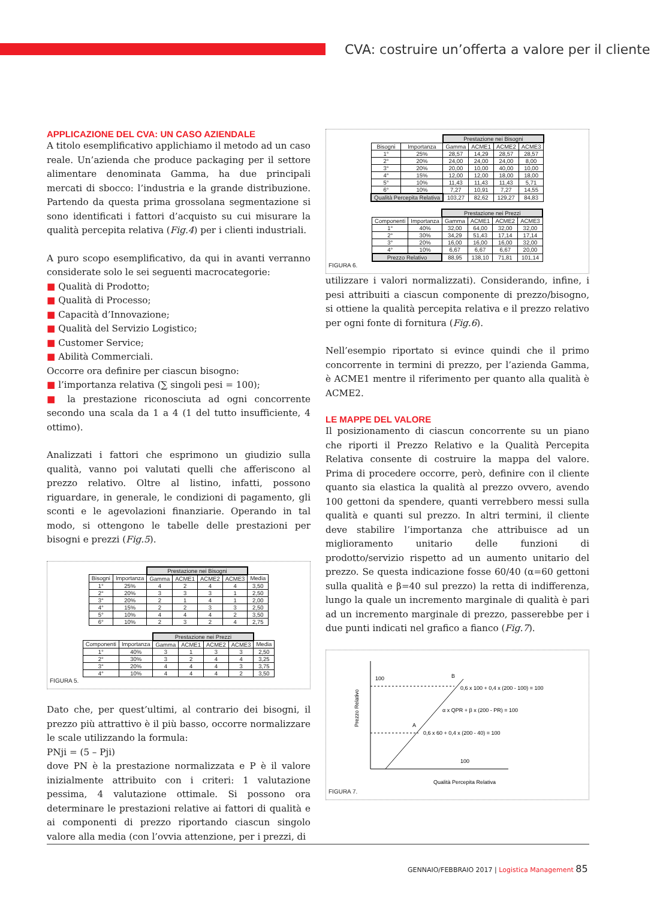CVA: costruire un’offerta a valore per il cliente
APPLICAZIONE DEL CVA: UN CASO AZIENDALE
A titolo esemplificativo applichiamo il metodo ad un caso reale. Un’azienda che produce packaging per il settore alimentare denominata Gamma, ha due principali mercati di sbocco: l’industria e la grande distribuzione. Partendo da questa prima grossolana segmentazione si sono identificati i fattori d’acquisto su cui misurare la qualità percepita relativa (Fig.4) per i clienti industriali.
A puro scopo esemplificativo, da qui in avanti verranno considerate solo le sei seguenti macrocategorie:
■ Qualità di Prodotto;
■ Qualità di Processo;
■ Capacità d’Innovazione;
■ Qualità del Servizio Logistico;
■ Customer Service;
■ Abilità Commerciali.
Occorre ora definire per ciascun bisogno:
■ l’importanza relativa (∑ singoli pesi = 100);
■ la prestazione riconosciuta ad ogni concorrente secondo una scala da 1 a 4 (1 del tutto insufficiente, 4 ottimo).
Analizzati i fattori che esprimono un giudizio sulla qualità, vanno poi valutati quelli che afferiscono al prezzo relativo. Oltre al listino, infatti, possono riguardare, in generale, le condizioni di pagamento, gli sconti e le agevolazioni finanziarie. Operando in tal modo, si ottengono le tabelle delle prestazioni per bisogni e prezzi (Fig.5).
| | | Prestazione nei Bisogni | | | | |
| Bisogni | Importanza | Gamma | ACME1 | ACME2 | ACME3 | Media |
| 1° | 25% | 4 | 2 | 4 | 4 | 3,50 |
| 2° | 20% | 3 | 3 | 3 | 1 | 2,50 |
| 3° | 20% | 2 | 1 | 4 | 1 | 2,00 |
| 4° | 15% | 2 | 2 | 3 | 3 | 2,50 |
| 5° | 10% | 4 | 4 | 4 | 2 | 3,50 |
| 6° | 10% | 2 | 3 | 2 | 4 | 2,75 |
| | | Prestazione nei Prezzi | | | | |
| Componenti | Importanza | Gamma | ACME1 | ACME2 | ACME3 | Media |
| 1° | 40% | 3 | 1 | 3 | 3 | 2,50 |
| 2° | 30% | 3 | 2 | 4 | 4 | 3,25 |
| 3° | 20% | 4 | 4 | 4 | 3 | 3,75 |
| 4° | 10% | 4 | 4 | 4 | 2 | 3,50 |
FIGURA 5.
Dato che, per quest’ultimi, al contrario dei bisogni, il prezzo più attrattivo è il più basso, occorre normalizzare le scale utilizzando la formula:
PNji = (5 – Pji)
dove PN è la prestazione normalizzata e P è il valore inizialmente attribuito con i criteri: 1 valutazione pessima, 4 valutazione ottimale. Si possono ora determinare le prestazioni relative ai fattori di qualità e ai componenti di prezzo riportando ciascun singolo valore alla media (con l’ovvia attenzione, per i prezzi, di
| | | Prestazione nei Bisogni | | | |
| Bisogni | Importanza | Gamma | ACME1 | ACME2 | ACME3 |
| 1° | 25% | 28,57 | 14,29 | 28,57 | 28,57 |
| 2° | 20% | 24,00 | 24,00 | 24,00 | 8,00 |
| 3° | 20% | 20,00 | 10,00 | 40,00 | 10,00 |
| 4° | 15% | 12,00 | 12,00 | 18,00 | 18,00 |
| 5° | 10% | 11,43 | 11,43 | 11,43 | 5,71 |
| 6° | 10% | 7,27 | 10,91 | 7,27 | 14,55 |
| Qualità Percepita Relativa | | 103,27 | 82,62 | 129,27 | 84,83 |
| | | Prestazione nei Prezzi | | | |
| Componenti | Importanza | Gamma | ACME1 | ACME2 | ACME3 |
| 1° | 40% | 32,00 | 64,00 | 32,00 | 32,00 |
| 2° | 30% | 34,29 | 51,43 | 17,14 | 17,14 |
| 3° | 20% | 16,00 | 16,00 | 16,00 | 32,00 |
| 4° | 10% | 6,67 | 6,67 | 6,67 | 20,00 |
| Prezzo Relativo | | 88,95 | 138,10 | 71,81 | 101,14 |
FIGURA 6.
utilizzare i valori normalizzati). Considerando, infine, i pesi attribuiti a ciascun componente di prezzo/bisogno, si ottiene la qualità percepita relativa e il prezzo relativo per ogni fonte di fornitura (Fig.6).
Nell’esempio riportato si evince quindi che il primo concorrente in termini di prezzo, per l’azienda Gamma, è ACME1 mentre il riferimento per quanto alla qualità è ACME2.
LE MAPPE DEL VALORE
Il posizionamento di ciascun concorrente su un piano che riporti il Prezzo Relativo e la Qualità Percepita Relativa consente di costruire la mappa del valore. Prima di procedere occorre, però, definire con il cliente quanto sia elastica la qualità al prezzo ovvero, avendo 100 gettoni da spendere, quanti verrebbero messi sulla qualità e quanti sul prezzo. In altri termini, il cliente deve stabilire l’importanza che attribuisce ad un miglioramento unitario delle funzioni di prodotto/servizio rispetto ad un aumento unitario del prezzo. Se questa indicazione fosse 60/40 (α=60 gettoni sulla qualità e β=40 sul prezzo) la retta di indifferenza, lungo la quale un incremento marginale di qualità è pari ad un incremento marginale di prezzo, passerebbe per i due punti indicati nel grafico a fianco (Fig.7).
Prezzo Relativo
100
B
A
0,6 x 100 + 0,4 x (200 - 100) = 100
α x QPR + β x (200 - PR) = 100
0,6 x 60 + 0,4 x (200 - 40) = 100
100
Qualità Percepita Relativa
FIGURA 7.
GENNAIO/FEBBRAIO 2017 | Logistica Management 85